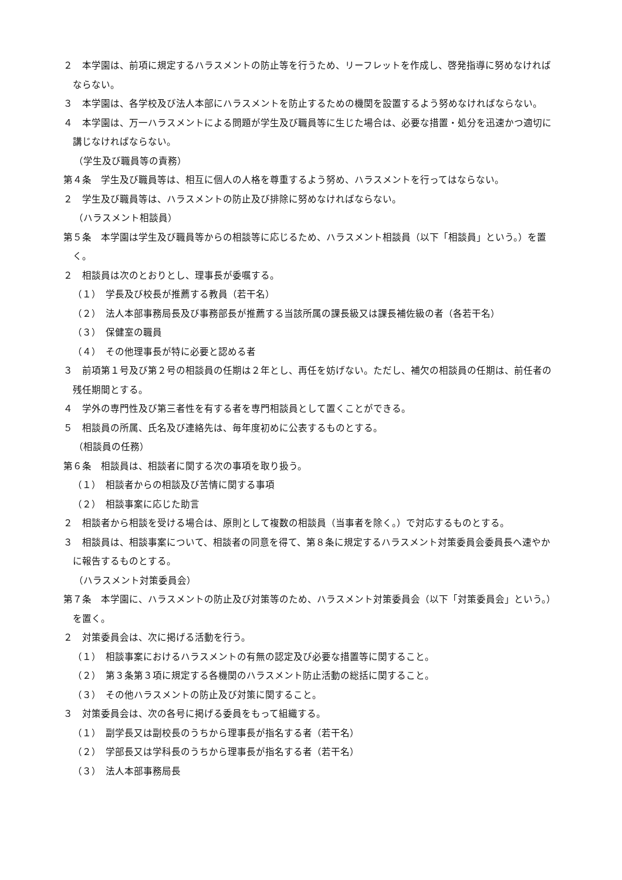２　本学園は、前項に規定するハラスメントの防止等を行うため、リーフレットを作成し、啓発指導に努めなければならない。
３　本学園は、各学校及び法人本部にハラスメントを防止するための機関を設置するよう努めなければならない。
４　本学園は、万一ハラスメントによる問題が学生及び職員等に生じた場合は、必要な措置・処分を迅速かつ適切に講じなければならない。
（学生及び職員等の責務）
第４条　学生及び職員等は、相互に個人の人格を尊重するよう努め、ハラスメントを行ってはならない。
２　学生及び職員等は、ハラスメントの防止及び排除に努めなければならない。
（ハラスメント相談員）
第５条　本学園は学生及び職員等からの相談等に応じるため、ハラスメント相談員（以下「相談員」という。）を置く。
２　相談員は次のとおりとし、理事長が委嘱する。
（１）　学長及び校長が推薦する教員（若干名）
（２）　法人本部事務局長及び事務部長が推薦する当該所属の課長級又は課長補佐級の者（各若干名）
（３）　保健室の職員
（４）　その他理事長が特に必要と認める者
３　前項第１号及び第２号の相談員の任期は２年とし、再任を妨げない。ただし、補欠の相談員の任期は、前任者の残任期間とする。
４　学外の専門性及び第三者性を有する者を専門相談員として置くことができる。
５　相談員の所属、氏名及び連絡先は、毎年度初めに公表するものとする。
（相談員の任務）
第６条　相談員は、相談者に関する次の事項を取り扱う。
（１）　相談者からの相談及び苦情に関する事項
（２）　相談事案に応じた助言
２　相談者から相談を受ける場合は、原則として複数の相談員（当事者を除く。）で対応するものとする。
３　相談員は、相談事案について、相談者の同意を得て、第８条に規定するハラスメント対策委員会委員長へ速やかに報告するものとする。
（ハラスメント対策委員会）
第７条　本学園に、ハラスメントの防止及び対策等のため、ハラスメント対策委員会（以下「対策委員会」という。）を置く。
２　対策委員会は、次に掲げる活動を行う。
（１）　相談事案におけるハラスメントの有無の認定及び必要な措置等に関すること。
（２）　第３条第３項に規定する各機関のハラスメント防止活動の総括に関すること。
（３）　その他ハラスメントの防止及び対策に関すること。
３　対策委員会は、次の各号に掲げる委員をもって組織する。
（１）　副学長又は副校長のうちから理事長が指名する者（若干名）
（２）　学部長又は学科長のうちから理事長が指名する者（若干名）
（３）　法人本部事務局長